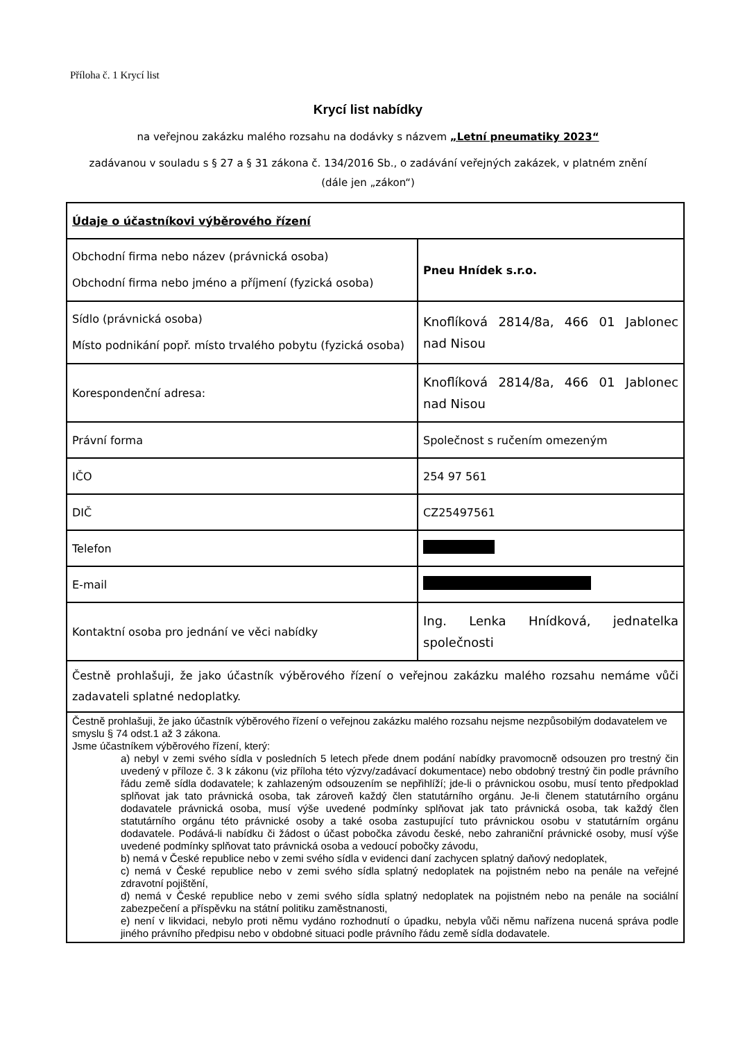Příloha č. 1 Krycí list
Krycí list nabídky
na veřejnou zakázku malého rozsahu na dodávky s názvem „Letní pneumatiky 2023“
zadávanou v souladu s § 27 a § 31 zákona č. 134/2016 Sb., o zadávání veřejných zakázek, v platném znění
(dále jen „zákon“)
| Údaje o účastníkovi výběrového řízení | |
| Obchodní firma nebo název (právnická osoba) Obchodní firma nebo jméno a příjmení (fyzická osoba) | Pneu Hnídek s.r.o. |
| Sídlo (právnická osoba) Místo podnikání popř. místo trvalého pobytu (fyzická osoba) | Knoflíková 2814/8a, 466 01 Jablonec nad Nisou |
| Korespondenční adresa: | Knoflíková 2814/8a, 466 01 Jablonec nad Nisou |
| Právní forma | Společnost s ručením omezeným |
| IČO | 254 97 561 |
| DIČ | CZ25497561 |
| Telefon | |
| E-mail | |
| Kontaktní osoba pro jednání ve věci nabídky | Ing. Lenka Hnídková, jednatelka společnosti |
| Čestně prohlašuji, že jako účastník výběrového řízení o veřejnou zakázku malého rozsahu nemáme vůči zadavateli splatné nedoplatky. | |
| Čestně prohlašuji, že jako účastník výběrového řízení o veřejnou zakázku malého rozsahu nejsme nezpůsobilým dodavatelem ve smyslu § 74 odst.1 až 3 zákona. Jsme účastníkem výběrového řízení, který: a) nebyl v zemi svého sídla v posledních 5 letech přede dnem podání nabídky pravomocně odsouzen pro trestný čin uvedený v příloze č. 3 k zákonu (viz příloha této výzvy/zadávací dokumentace) nebo obdobný trestný čin podle právního řádu země sídla dodavatele; k zahlazeným odsouzením se nepřihlíží; jde-li o právnickou osobu, musí tento předpoklad splňovat jak tato právnická osoba, tak zároveň každý člen statutárního orgánu. Je-li členem statutárního orgánu dodavatele právnická osoba, musí výše uvedené podmínky splňovat jak tato právnická osoba, tak každý člen statutárního orgánu této právnické osoby a také osoba zastupující tuto právnickou osobu v statutárním orgánu dodavatele. Podává-li nabídku či žádost o účast pobočka závodu české, nebo zahraniční právnické osoby, musí výše uvedené podmínky splňovat tato právnická osoba a vedoucí pobočky závodu, b) nemá v České republice nebo v zemi svého sídla v evidenci daní zachycen splatný daňový nedoplatek, c) nemá v České republice nebo v zemi svého sídla splatný nedoplatek na pojistném nebo na penále na veřejné zdravotní pojištění, d) nemá v České republice nebo v zemi svého sídla splatný nedoplatek na pojistném nebo na penále na sociální zabezpečení a příspěvku na státní politiku zaměstnanosti, e) není v likvidaci, nebylo proti němu vydáno rozhodnutí o úpadku, nebyla vůči němu nařízena nucená správa podle jiného právního předpisu nebo v obdobné situaci podle právního řádu země sídla dodavatele. | |